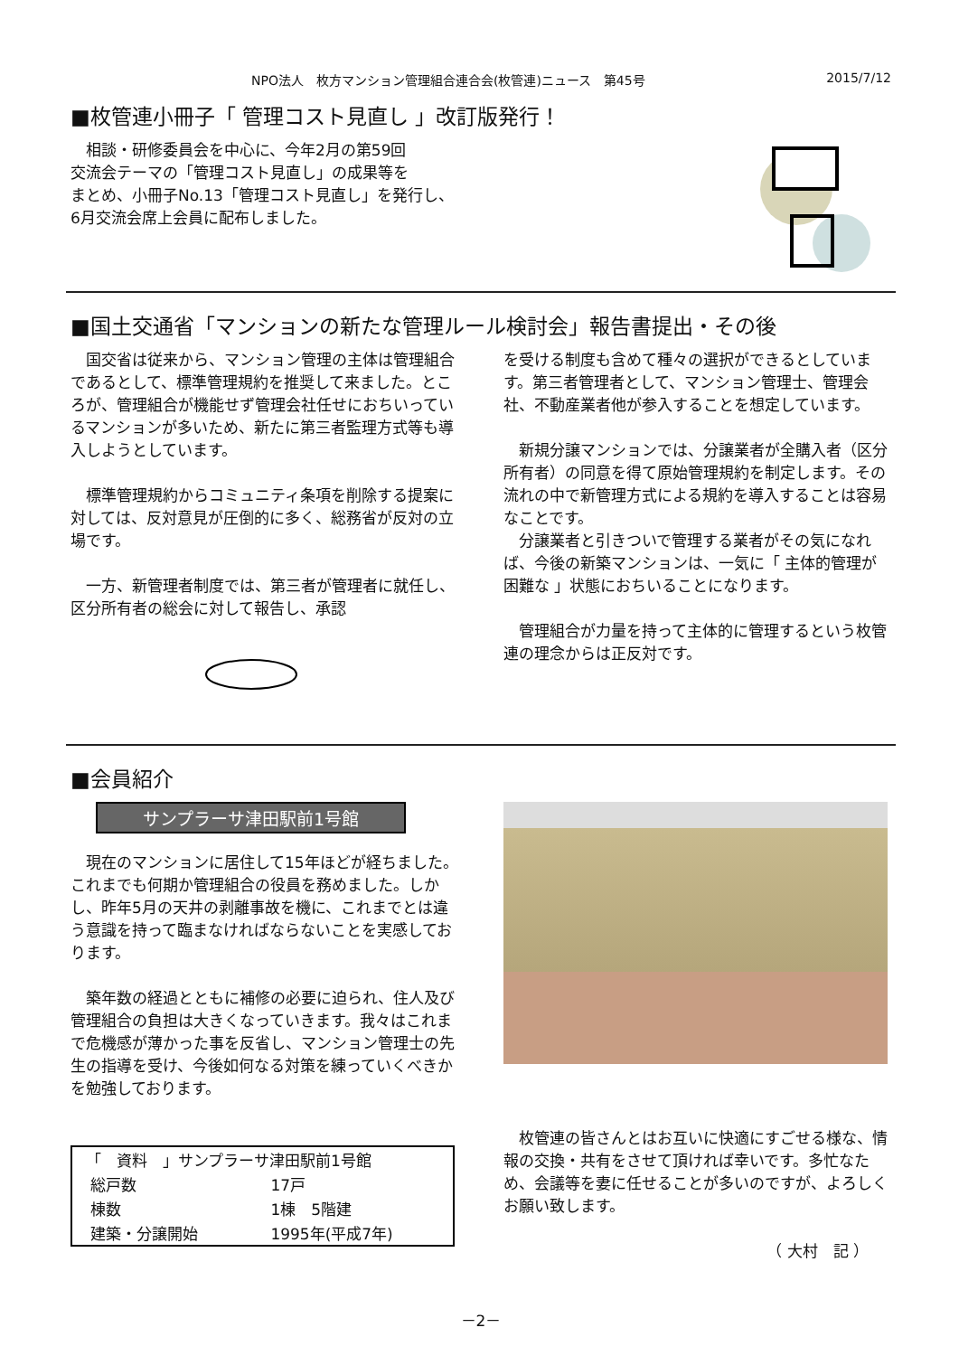NPO法人　枚方マンション管理組合連合会(枚管連)ニュース　第45号 2015/7/12
■枚管連小冊子「 管理コスト見直し 」改訂版発行！
　相談・研修委員会を中心に、今年2月の第59回
交流会テーマの「管理コスト見直し」の成果等を
まとめ、小冊子No.13「管理コスト見直し」を発行し、
6月交流会席上会員に配布しました。
■国土交通省「マンションの新たな管理ルール検討会」報告書提出・その後
　国交省は従来から、マンション管理の主体は管理組合であるとして、標準管理規約を推奨して来ました。ところが、管理組合が機能せず管理会社任せにおちいっているマンションが多いため、新たに第三者監理方式等も導入しようとしています。
　標準管理規約からコミュニティ条項を削除する提案に対しては、反対意見が圧倒的に多く、総務省が反対の立場です。
　一方、新管理者制度では、第三者が管理者に就任し、区分所有者の総会に対して報告し、承認
を受ける制度も含めて種々の選択ができるとしています。第三者管理者として、マンション管理士、管理会社、不動産業者他が参入することを想定しています。
　新規分譲マンションでは、分譲業者が全購入者（区分所有者）の同意を得て原始管理規約を制定します。その流れの中で新管理方式による規約を導入することは容易なことです。
　分譲業者と引きついで管理する業者がその気になれば、今後の新築マンションは、一気に「 主体的管理が困難な 」状態におちいることになります。
　管理組合が力量を持って主体的に管理するという枚管連の理念からは正反対です。
■会員紹介
サンプラーサ津田駅前1号館
　現在のマンションに居住して15年ほどが経ちました。これまでも何期か管理組合の役員を務めました。しかし、昨年5月の天井の剥離事故を機に、これまでとは違う意識を持って臨まなければならないことを実感しております。
　築年数の経過とともに補修の必要に迫られ、住人及び管理組合の負担は大きくなっていきます。我々はこれまで危機感が薄かった事を反省し、マンション管理士の先生の指導を受け、今後如何なる対策を練っていくべきかを勉強しております。
| 「 資料 」サンプラーサ津田駅前1号館 | |
| 総戸数 | 17戸 |
| 棟数 | 1棟 5階建 |
| 建築・分譲開始 | 1995年(平成7年) |
　枚管連の皆さんとはお互いに快適にすごせる様な、情報の交換・共有をさせて頂ければ幸いです。多忙なため、会議等を妻に任せることが多いのですが、よろしくお願い致します。
（ 大村　記 ）
－2－